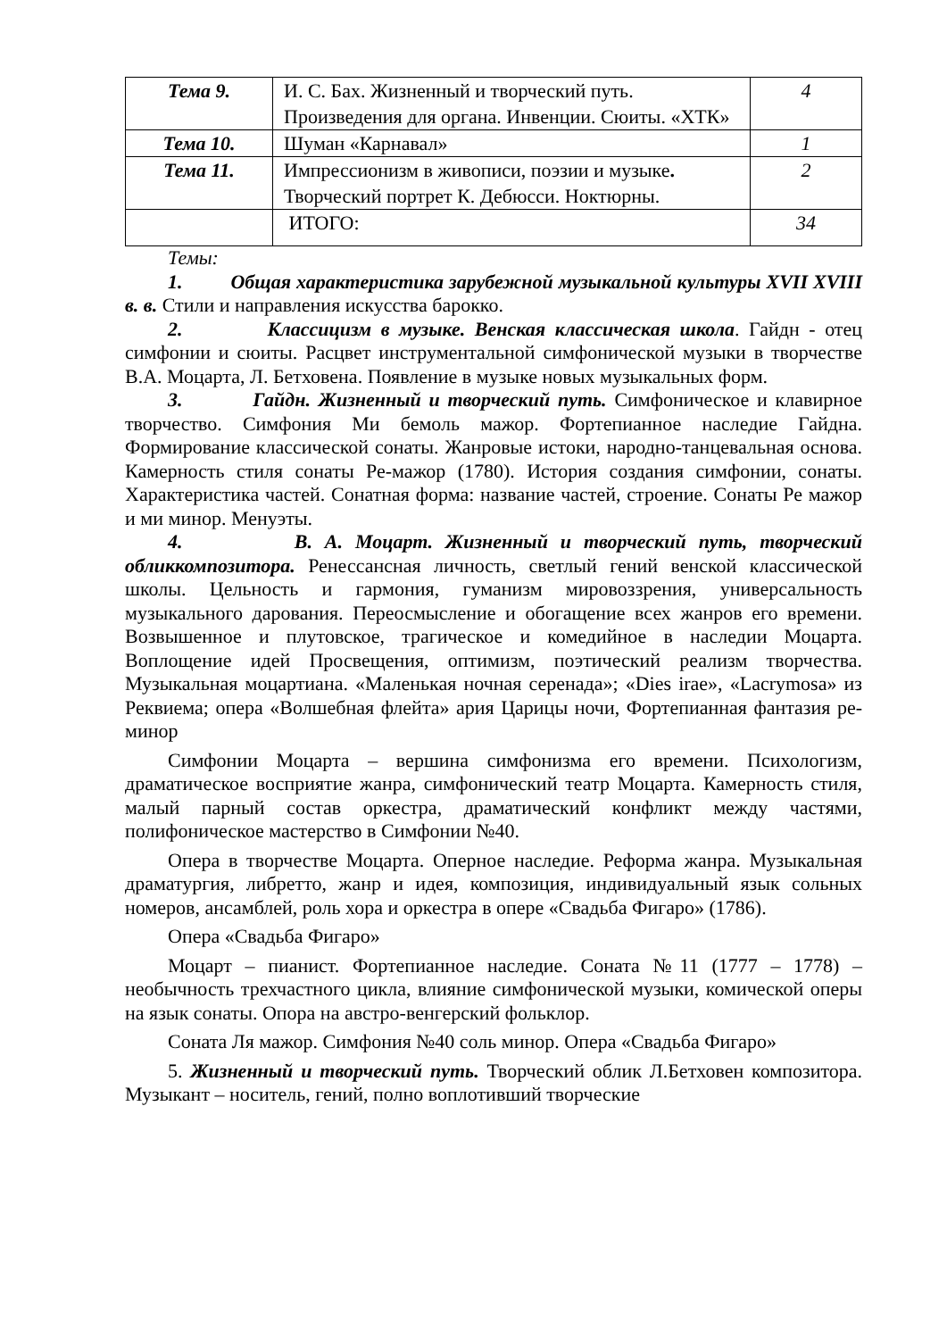| Тема 9. | И. С. Бах. Жизненный и творческий путь. Произведения для органа. Инвенции. Сюиты. «ХТК» | 4 |
| Тема 10. | Шуман «Карнавал» | 1 |
| Тема 11. | Импрессионизм в живописи, поэзии и музыке . Творческий портрет К. Дебюсси. Ноктюрны. | 2 |
| | ИТОГО: | 34 |
Темы:
1. Общая характеристика зарубежной музыкальной культуры XVII XVIII в. в. Стили и направления искусства барокко.
2. Классицизм в музыке. Венская классическая школа. Гайдн - отец симфонии и сюиты. Расцвет инструментальной симфонической музыки в творчестве В.А. Моцарта, Л. Бетховена. Появление в музыке новых музыкальных форм.
3. Гайдн. Жизненный и творческий путь. Симфоническое и клавирное творчество. Симфония Ми бемоль мажор. Фортепианное наследие Гайдна. Формирование классической сонаты. Жанровые истоки, народно-танцевальная основа. Камерность стиля сонаты Ре-мажор (1780). История создания симфонии, сонаты. Характеристика частей. Сонатная форма: название частей, строение. Сонаты Ре мажор и ми минор. Менуэты.
4. В. А. Моцарт. Жизненный и творческий путь, творческий обликкомпозитора. Ренессансная личность, светлый гений венской классической школы. Цельность и гармония, гуманизм мировоззрения, универсальность музыкального дарования. Переосмысление и обогащение всех жанров его времени. Возвышенное и плутовское, трагическое и комедийное в наследии Моцарта. Воплощение идей Просвещения, оптимизм, поэтический реализм творчества. Музыкальная моцартиана. «Маленькая ночная серенада»; «Dies irae», «Lacrymosa» из Реквиема; опера «Волшебная флейта» ария Царицы ночи, Фортепианная фантазия ре-минор
Симфонии Моцарта – вершина симфонизма его времени. Психологизм, драматическое восприятие жанра, симфонический театр Моцарта. Камерность стиля, малый парный состав оркестра, драматический конфликт между частями, полифоническое мастерство в Симфонии №40.
Опера в творчестве Моцарта. Оперное наследие. Реформа жанра. Музыкальная драматургия, либретто, жанр и идея, композиция, индивидуальный язык сольных номеров, ансамблей, роль хора и оркестра в опере «Свадьба Фигаро» (1786).
Опера «Свадьба Фигаро»
Моцарт – пианист. Фортепианное наследие. Соната №11 (1777 – 1778) – необычность трехчастного цикла, влияние симфонической музыки, комической оперы на язык сонаты. Опора на австро-венгерский фольклор.
Соната Ля мажор. Симфония №40 соль минор. Опера «Свадьба Фигаро»
5. Жизненный и творческий путь. Творческий облик Л.Бетховен композитора. Музыкант – носитель, гений, полно воплотивший творческие